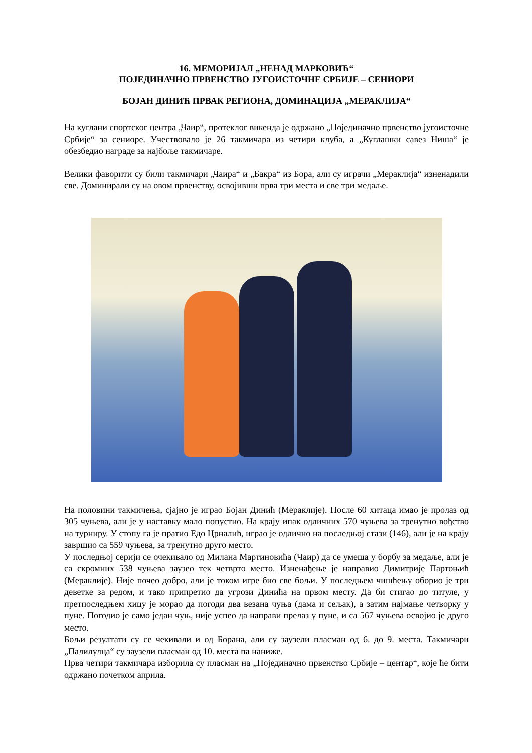16. МЕМОРИЈАЛ „НЕНАД МАРКОВИЋ“
ПОЈЕДИНАЧНО ПРВЕНСТВО ЈУГОИСТОЧНЕ СРБИЈЕ – СЕНИОРИ
БОЈАН ДИНИЋ ПРВАК РЕГИОНА, ДОМИНАЦИЈА „МЕРАКЛИЈА“
На куглани спортског центра „Чаир“, протеклог викенда је одржано „Појединачно првенство југоисточне Србије“ за сениоре. Учествовало је 26 такмичара из четири клуба, а „Куглашки савез Ниша“ је обезбедио награде за најбоље такмичаре.
Велики фаворити су били такмичари „Чаира“ и „Бакра“ из Бора, али су играчи „Мераклија“ изненадили све. Доминирали су на овом првенству, освојивши прва три места и све три медаље.
На половини такмичења, сјајно је играо Бојан Динић (Мераклије). После 60 хитаца имао је пролаз од 305 чуњева, али је у наставку мало попустио. На крају ипак одличних 570 чуњева за тренутно вођство на турниру. У стопу га је пратио Едо Црналић, играо је одлично на последњој стази (146), али је на крају завршио са 559 чуњева, за тренутно друго место.
У последњој серији се очекивало од Милана Мартиновића (Чаир) да се умеша у борбу за медаље, али је са скромних 538 чуњева заузео тек четврто место. Изненађење је направио Димитрије Партоњић (Мераклије). Није почео добро, али је током игре био све бољи. У последњем чишћењу оборио је три деветке за редом, и тако припретио да угрози Динића на првом месту. Да би стигао до титуле, у претпоследњем хицу је морао да погоди два везана чуња (дама и сељак), а затим најмање четворку у пуне. Погодио је само један чуњ, није успео да направи прелаз у пуне, и са 567 чуњева освојио је друго место.
Бољи резултати су се чекивали и од Борана, али су заузели пласман од 6. до 9. места. Такмичари „Палилулца“ су заузели пласман од 10. места па наниже.
Прва четири такмичара изборила су пласман на „Појединачно првенство Србије – центар“, које ће бити одржано почетком априла.